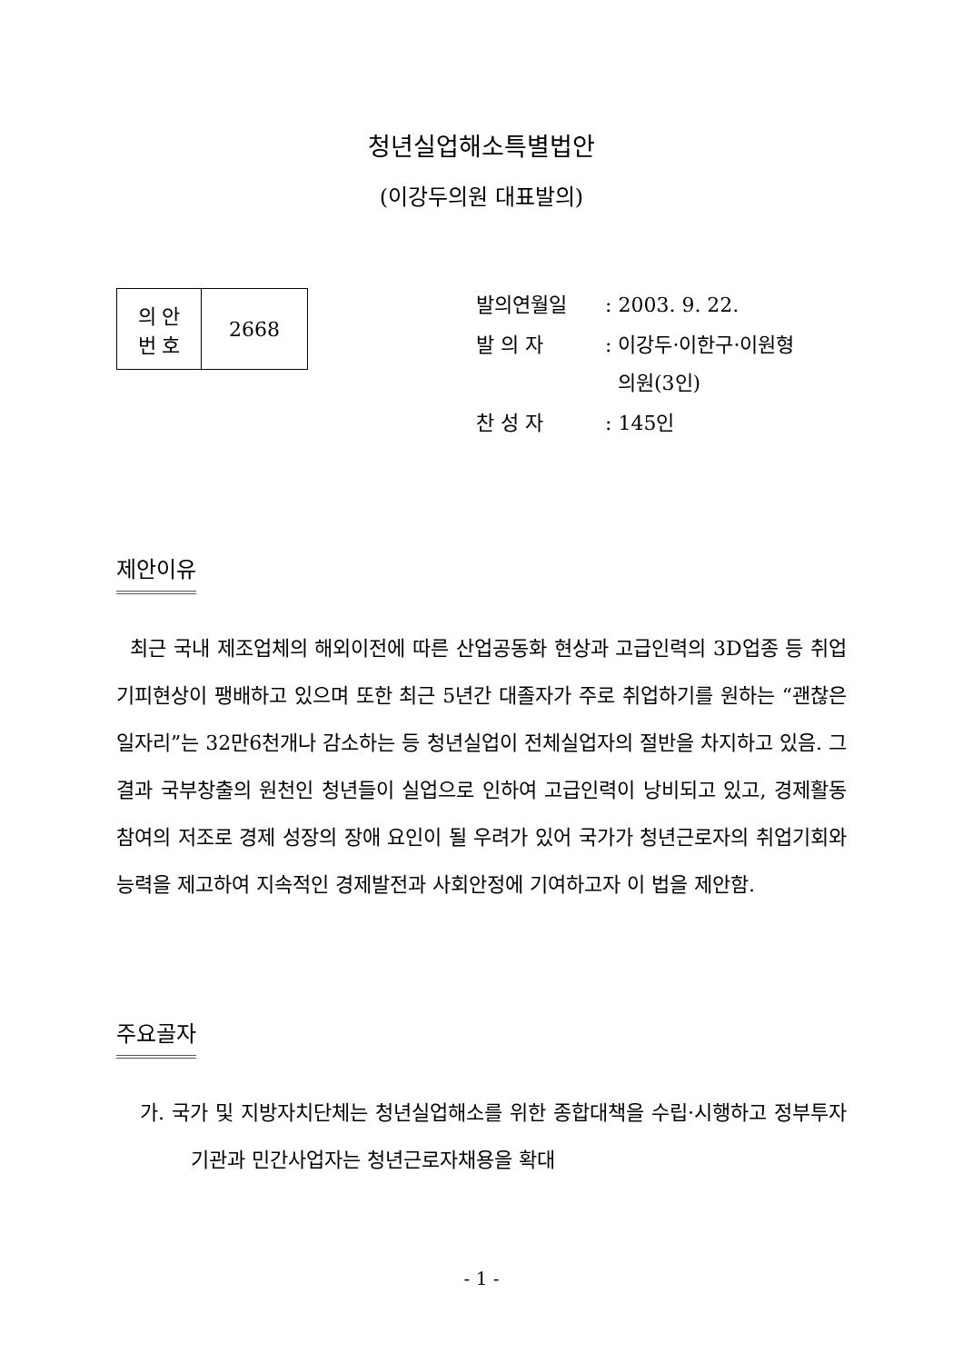청년실업해소특별법안
(이강두의원 대표발의)
| 의 안 번 호 | 2668 |
| 발의연월일 | : 2003. 9. 22. |
| 발 의 자 | : 이강두·이한구·이원형 의원(3인) |
| 찬 성 자 | : 145인 |
제안이유
최근 국내 제조업체의 해외이전에 따른 산업공동화 현상과 고급인력의 3D업종 등 취업기피현상이 팽배하고 있으며 또한 최근 5년간 대졸자가 주로 취업하기를 원하는 “괜찮은 일자리”는 32만6천개나 감소하는 등 청년실업이 전체실업자의 절반을 차지하고 있음. 그 결과 국부창출의 원천인 청년들이 실업으로 인하여 고급인력이 낭비되고 있고, 경제활동 참여의 저조로 경제 성장의 장애 요인이 될 우려가 있어 국가가 청년근로자의 취업기회와 능력을 제고하여 지속적인 경제발전과 사회안정에 기여하고자 이 법을 제안함.
주요골자
가. 국가 및 지방자치단체는 청년실업해소를 위한 종합대책을 수립·시행하고 정부투자기관과 민간사업자는 청년근로자채용을 확대
- 1 -